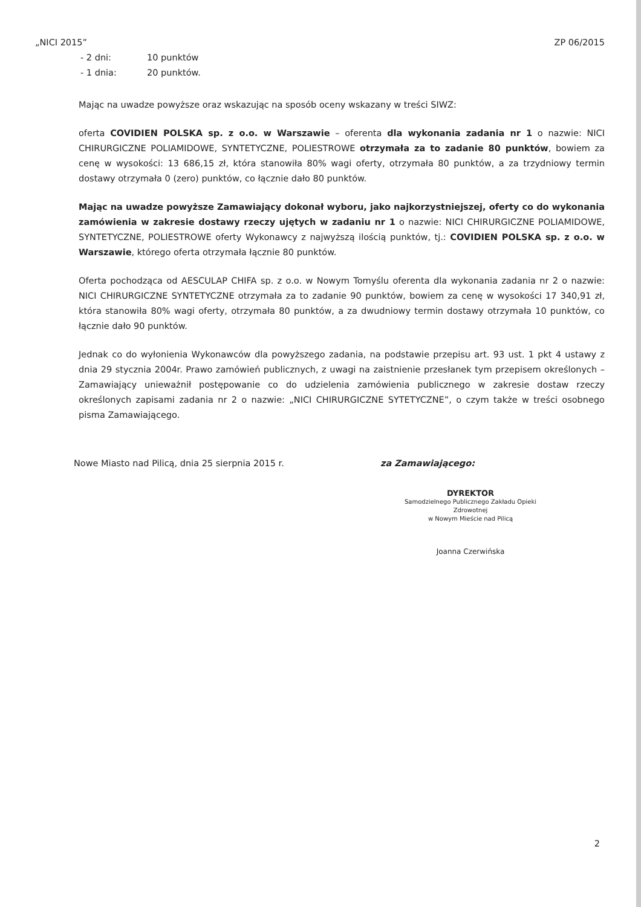„NICI 2015” ZP 06/2015
- 2 dni: 10 punktów
- 1 dnia: 20 punktów.
Mając na uwadze powyższe oraz wskazując na sposób oceny wskazany w treści SIWZ:
oferta COVIDIEN POLSKA sp. z o.o. w Warszawie – oferenta dla wykonania zadania nr 1 o nazwie: NICI CHIRURGICZNE POLIAMIDOWE, SYNTETYCZNE, POLIESTROWE otrzymała za to zadanie 80 punktów, bowiem za cenę w wysokości: 13 686,15 zł, która stanowiła 80% wagi oferty, otrzymała 80 punktów, a za trzydniowy termin dostawy otrzymała 0 (zero) punktów, co łącznie dało 80 punktów.
Mając na uwadze powyższe Zamawiający dokonał wyboru, jako najkorzystniejszej, oferty co do wykonania zamówienia w zakresie dostawy rzeczy ujętych w zadaniu nr 1 o nazwie: NICI CHIRURGICZNE POLIAMIDOWE, SYNTETYCZNE, POLIESTROWE oferty Wykonawcy z najwyższą ilością punktów, tj.: COVIDIEN POLSKA sp. z o.o. w Warszawie, którego oferta otrzymała łącznie 80 punktów.
Oferta pochodząca od AESCULAP CHIFA sp. z o.o. w Nowym Tomyślu oferenta dla wykonania zadania nr 2 o nazwie: NICI CHIRURGICZNE SYNTETYCZNE otrzymała za to zadanie 90 punktów, bowiem za cenę w wysokości 17 340,91 zł, która stanowiła 80% wagi oferty, otrzymała 80 punktów, a za dwudniowy termin dostawy otrzymała 10 punktów, co łącznie dało 90 punktów.
Jednak co do wyłonienia Wykonawców dla powyższego zadania, na podstawie przepisu art. 93 ust. 1 pkt 4 ustawy z dnia 29 stycznia 2004r. Prawo zamówień publicznych, z uwagi na zaistnienie przesłanek tym przepisem określonych – Zamawiający unieważnił postępowanie co do udzielenia zamówienia publicznego w zakresie dostaw rzeczy określonych zapisami zadania nr 2 o nazwie: „NICI CHIRURGICZNE SYTETYCZNE”, o czym także w treści osobnego pisma Zamawiającego.
Nowe Miasto nad Pilicą, dnia 25 sierpnia 2015 r.
za Zamawiającego:
DYREKTOR
Samodzielnego Publicznego Zakładu Opieki Zdrowotnej
w Nowym Mieście nad Pilicą
Joanna Czerwińska
2